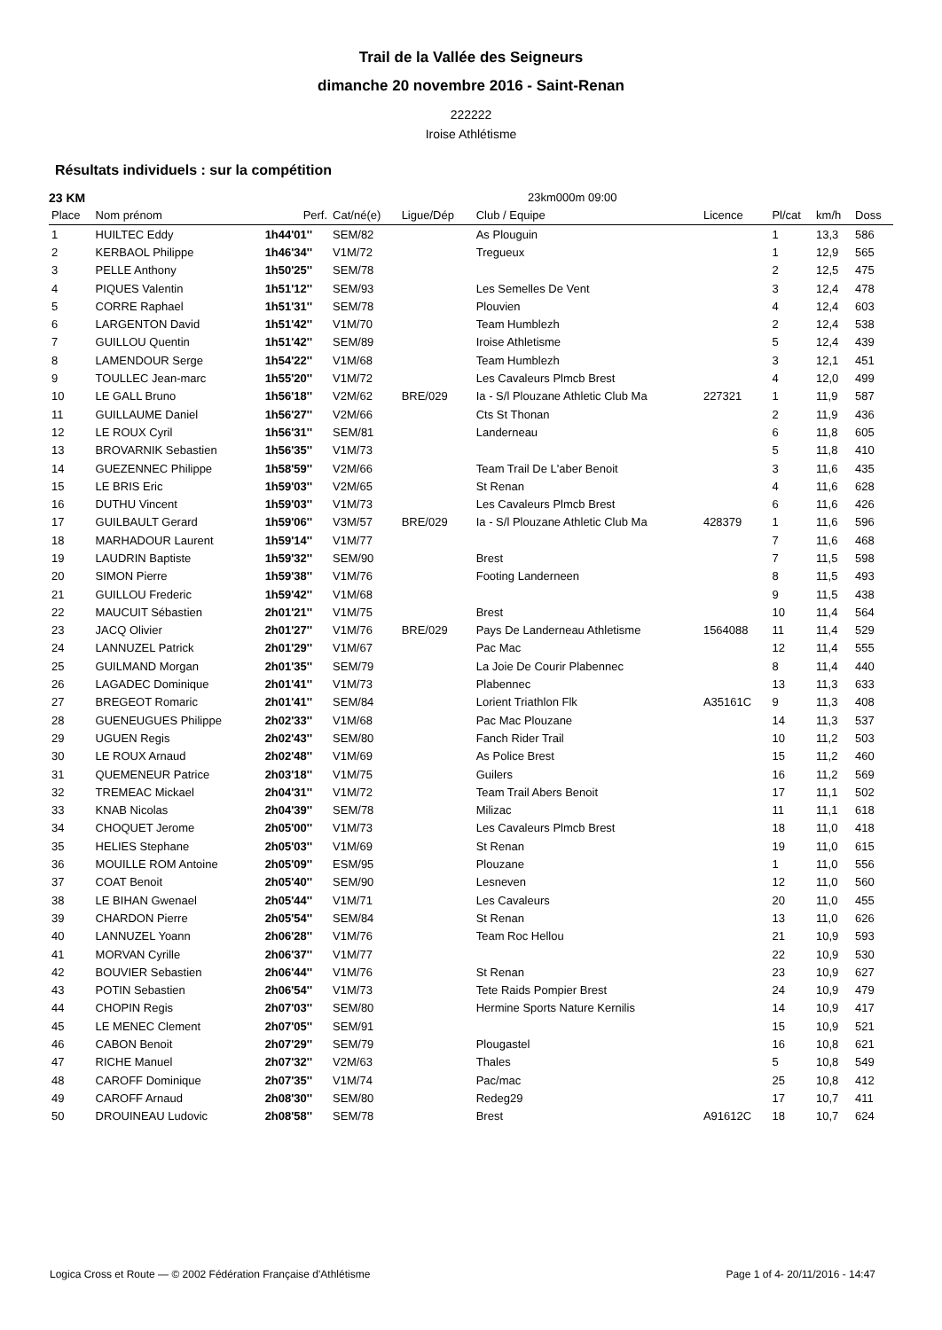Trail de la Vallée des Seigneurs
dimanche 20 novembre 2016 - Saint-Renan
222222
Iroise Athlétisme
Résultats individuels : sur la compétition
23 KM 23km000m 09:00
| Place | Nom prénom | Perf. | Cat/né(e) | Ligue/Dép | Club / Equipe | Licence | Pl/cat | km/h | Doss |
| --- | --- | --- | --- | --- | --- | --- | --- | --- | --- |
| 1 | HUILTEC Eddy | 1h44'01'' | SEM/82 | | As Plouguin | | 1 | 13,3 | 586 |
| 2 | KERBAOL Philippe | 1h46'34'' | V1M/72 | | Tregueux | | 1 | 12,9 | 565 |
| 3 | PELLE Anthony | 1h50'25'' | SEM/78 | | | | 2 | 12,5 | 475 |
| 4 | PIQUES Valentin | 1h51'12'' | SEM/93 | | Les Semelles De Vent | | 3 | 12,4 | 478 |
| 5 | CORRE Raphael | 1h51'31'' | SEM/78 | | Plouvien | | 4 | 12,4 | 603 |
| 6 | LARGENTON David | 1h51'42'' | V1M/70 | | Team Humblezh | | 2 | 12,4 | 538 |
| 7 | GUILLOU Quentin | 1h51'42'' | SEM/89 | | Iroise Athletisme | | 5 | 12,4 | 439 |
| 8 | LAMENDOUR Serge | 1h54'22'' | V1M/68 | | Team Humblezh | | 3 | 12,1 | 451 |
| 9 | TOULLEC Jean-marc | 1h55'20'' | V1M/72 | | Les Cavaleurs Plmcb Brest | | 4 | 12,0 | 499 |
| 10 | LE GALL Bruno | 1h56'18'' | V2M/62 | BRE/029 | Ia - S/l Plouzane Athletic Club Ma | 227321 | 1 | 11,9 | 587 |
| 11 | GUILLAUME Daniel | 1h56'27'' | V2M/66 | | Cts St Thonan | | 2 | 11,9 | 436 |
| 12 | LE ROUX Cyril | 1h56'31'' | SEM/81 | | Landerneau | | 6 | 11,8 | 605 |
| 13 | BROVARNIK Sebastien | 1h56'35'' | V1M/73 | | | | 5 | 11,8 | 410 |
| 14 | GUEZENNEC Philippe | 1h58'59'' | V2M/66 | | Team Trail De L'aber Benoit | | 3 | 11,6 | 435 |
| 15 | LE BRIS Eric | 1h59'03'' | V2M/65 | | St Renan | | 4 | 11,6 | 628 |
| 16 | DUTHU Vincent | 1h59'03'' | V1M/73 | | Les Cavaleurs Plmcb Brest | | 6 | 11,6 | 426 |
| 17 | GUILBAULT Gerard | 1h59'06'' | V3M/57 | BRE/029 | Ia - S/l Plouzane Athletic Club Ma | 428379 | 1 | 11,6 | 596 |
| 18 | MARHADOUR Laurent | 1h59'14'' | V1M/77 | | | | 7 | 11,6 | 468 |
| 19 | LAUDRIN Baptiste | 1h59'32'' | SEM/90 | | Brest | | 7 | 11,5 | 598 |
| 20 | SIMON Pierre | 1h59'38'' | V1M/76 | | Footing Landerneen | | 8 | 11,5 | 493 |
| 21 | GUILLOU Frederic | 1h59'42'' | V1M/68 | | | | 9 | 11,5 | 438 |
| 22 | MAUCUIT Sébastien | 2h01'21'' | V1M/75 | | Brest | | 10 | 11,4 | 564 |
| 23 | JACQ Olivier | 2h01'27'' | V1M/76 | BRE/029 | Pays De Landerneau Athletisme | 1564088 | 11 | 11,4 | 529 |
| 24 | LANNUZEL Patrick | 2h01'29'' | V1M/67 | | Pac Mac | | 12 | 11,4 | 555 |
| 25 | GUILMAND Morgan | 2h01'35'' | SEM/79 | | La Joie De Courir Plabennec | | 8 | 11,4 | 440 |
| 26 | LAGADEC Dominique | 2h01'41'' | V1M/73 | | Plabennec | | 13 | 11,3 | 633 |
| 27 | BREGEOT Romaric | 2h01'41'' | SEM/84 | | Lorient Triathlon Flk | A35161C | 9 | 11,3 | 408 |
| 28 | GUENEUGUES Philippe | 2h02'33'' | V1M/68 | | Pac Mac Plouzane | | 14 | 11,3 | 537 |
| 29 | UGUEN Regis | 2h02'43'' | SEM/80 | | Fanch Rider Trail | | 10 | 11,2 | 503 |
| 30 | LE ROUX Arnaud | 2h02'48'' | V1M/69 | | As Police Brest | | 15 | 11,2 | 460 |
| 31 | QUEMENEUR Patrice | 2h03'18'' | V1M/75 | | Guilers | | 16 | 11,2 | 569 |
| 32 | TREMEAC Mickael | 2h04'31'' | V1M/72 | | Team Trail Abers Benoit | | 17 | 11,1 | 502 |
| 33 | KNAB Nicolas | 2h04'39'' | SEM/78 | | Milizac | | 11 | 11,1 | 618 |
| 34 | CHOQUET Jerome | 2h05'00'' | V1M/73 | | Les Cavaleurs Plmcb Brest | | 18 | 11,0 | 418 |
| 35 | HELIES Stephane | 2h05'03'' | V1M/69 | | St Renan | | 19 | 11,0 | 615 |
| 36 | MOUILLE ROM Antoine | 2h05'09'' | ESM/95 | | Plouzane | | 1 | 11,0 | 556 |
| 37 | COAT Benoit | 2h05'40'' | SEM/90 | | Lesneven | | 12 | 11,0 | 560 |
| 38 | LE BIHAN Gwenael | 2h05'44'' | V1M/71 | | Les Cavaleurs | | 20 | 11,0 | 455 |
| 39 | CHARDON Pierre | 2h05'54'' | SEM/84 | | St Renan | | 13 | 11,0 | 626 |
| 40 | LANNUZEL Yoann | 2h06'28'' | V1M/76 | | Team Roc Hellou | | 21 | 10,9 | 593 |
| 41 | MORVAN Cyrille | 2h06'37'' | V1M/77 | | | | 22 | 10,9 | 530 |
| 42 | BOUVIER Sebastien | 2h06'44'' | V1M/76 | | St Renan | | 23 | 10,9 | 627 |
| 43 | POTIN Sebastien | 2h06'54'' | V1M/73 | | Tete Raids Pompier Brest | | 24 | 10,9 | 479 |
| 44 | CHOPIN Regis | 2h07'03'' | SEM/80 | | Hermine Sports Nature Kernilis | | 14 | 10,9 | 417 |
| 45 | LE MENEC Clement | 2h07'05'' | SEM/91 | | | | 15 | 10,9 | 521 |
| 46 | CABON Benoit | 2h07'29'' | SEM/79 | | Plougastel | | 16 | 10,8 | 621 |
| 47 | RICHE Manuel | 2h07'32'' | V2M/63 | | Thales | | 5 | 10,8 | 549 |
| 48 | CAROFF Dominique | 2h07'35'' | V1M/74 | | Pac/mac | | 25 | 10,8 | 412 |
| 49 | CAROFF Arnaud | 2h08'30'' | SEM/80 | | Redeg29 | | 17 | 10,7 | 411 |
| 50 | DROUINEAU Ludovic | 2h08'58'' | SEM/78 | | Brest | A91612C | 18 | 10,7 | 624 |
Logica Cross et Route — © 2002 Fédération Française d'Athlétisme Page 1 of 4- 20/11/2016 - 14:47